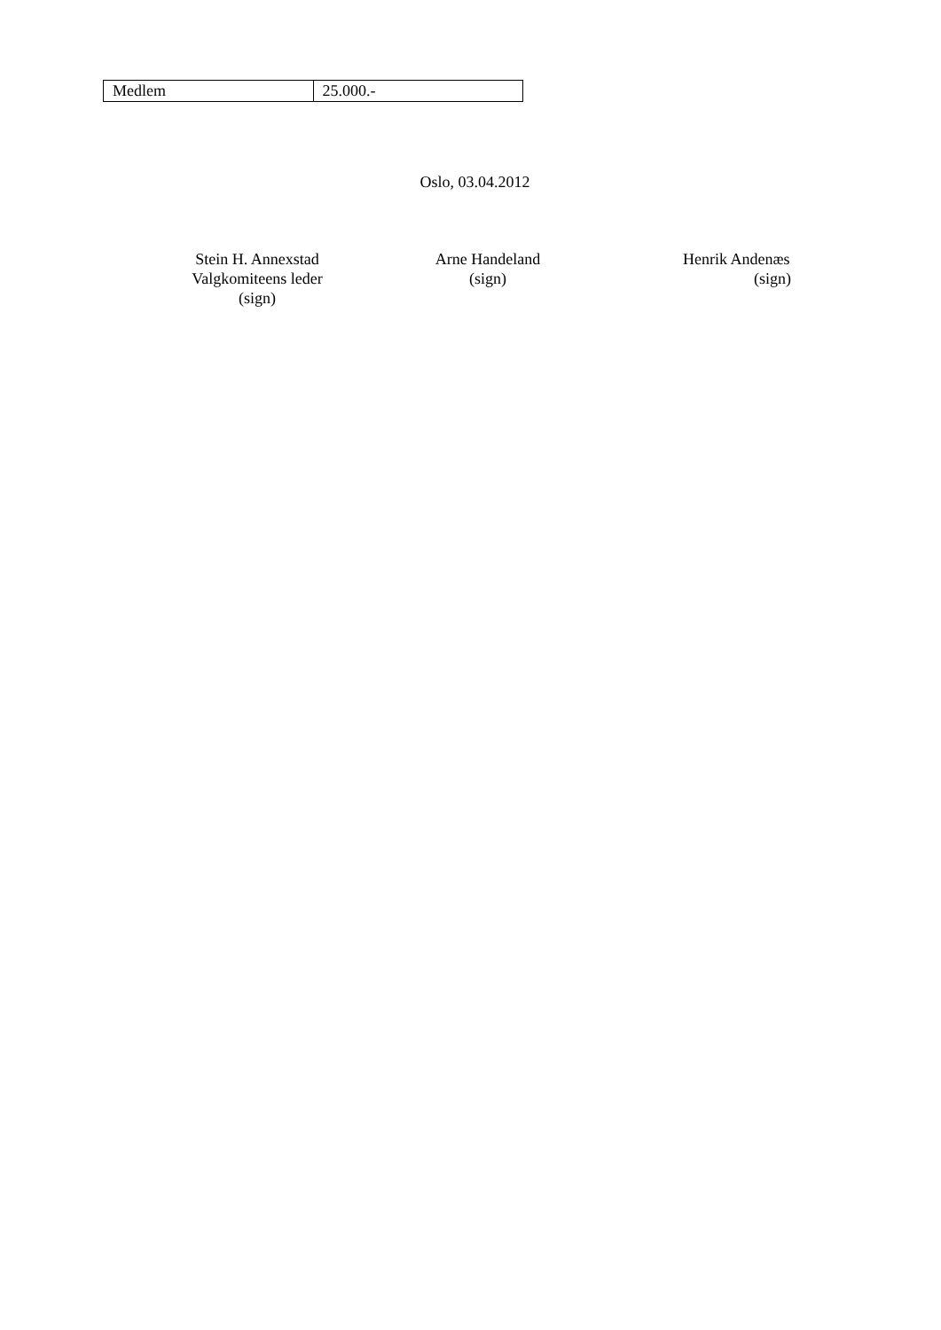| Medlem | 25.000.- |
Oslo, 03.04.2012
Stein H. Annexstad
Valgkomiteens leder
(sign)
Arne Handeland
(sign)
Henrik Andenæs
(sign)